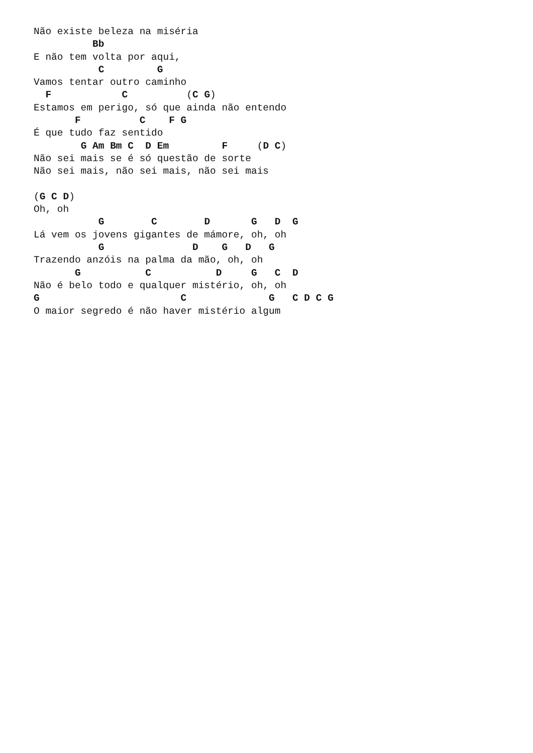Não existe beleza na miséria
          Bb
E não tem volta por aqui,
           C         G
Vamos tentar outro caminho
  F            C          (C G)
Estamos em perigo, só que ainda não entendo
       F          C    F G
É que tudo faz sentido
        G Am Bm C  D Em         F     (D C)
Não sei mais se é só questão de sorte
Não sei mais, não sei mais, não sei mais

(G C D)
Oh, oh
           G        C        D       G   D  G
Lá vem os jovens gigantes de mámore, oh, oh
           G               D    G   D   G
Trazendo anzóis na palma da mão, oh, oh
       G           C           D     G   C  D
Não é belo todo e qualquer mistério, oh, oh
G                        C              G   C D C G
O maior segredo é não haver mistério algum